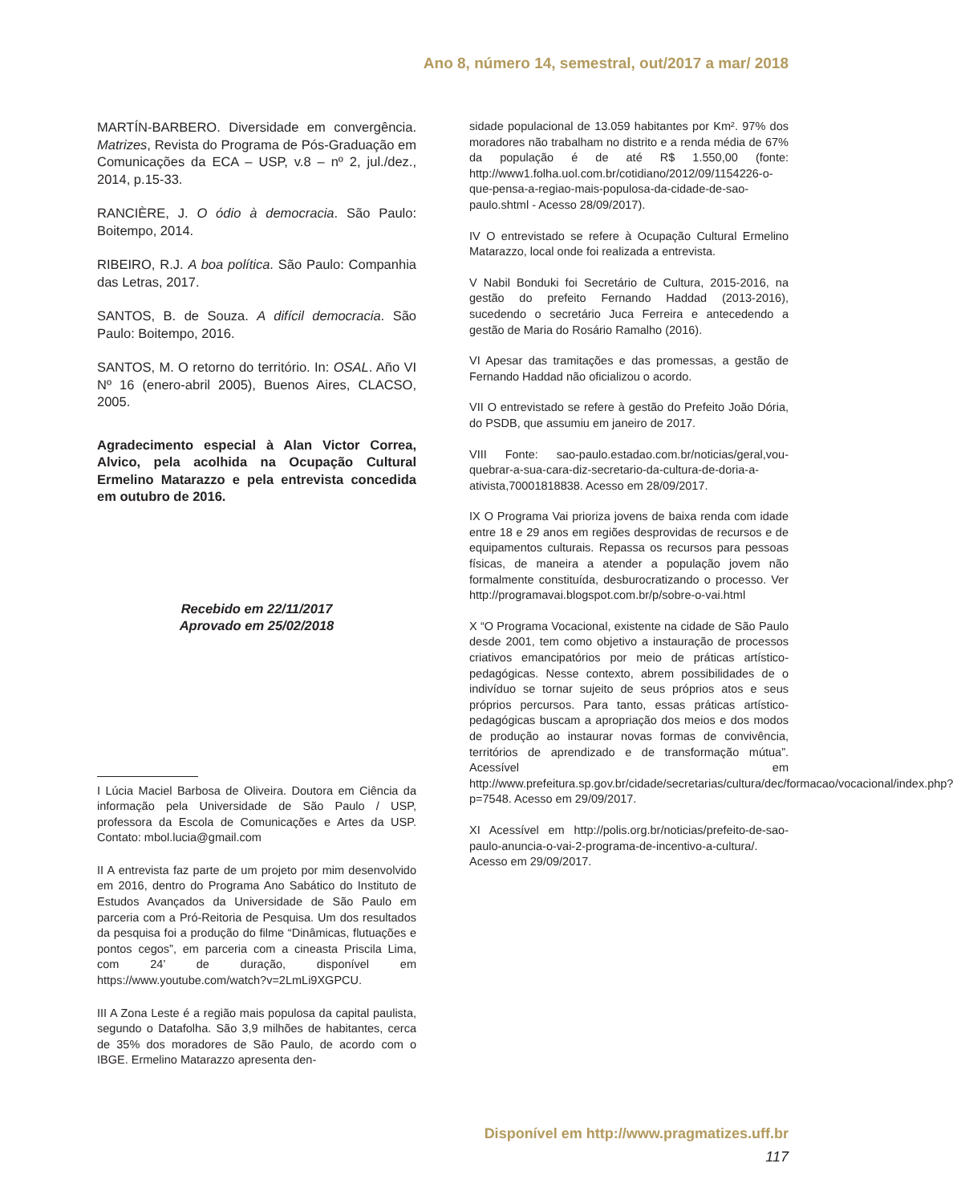Ano 8, número 14, semestral, out/2017 a mar/ 2018
MARTÍN-BARBERO. Diversidade em convergência. Matrizes, Revista do Programa de Pós-Graduação em Comunicações da ECA – USP, v.8 – nº 2, jul./dez., 2014, p.15-33.
RANCIÈRE, J. O ódio à democracia. São Paulo: Boitempo, 2014.
RIBEIRO, R.J. A boa política. São Paulo: Companhia das Letras, 2017.
SANTOS, B. de Souza. A difícil democracia. São Paulo: Boitempo, 2016.
SANTOS, M. O retorno do território. In: OSAL. Año VI Nº 16 (enero-abril 2005), Buenos Aires, CLACSO, 2005.
Agradecimento especial à Alan Victor Correa, Alvico, pela acolhida na Ocupação Cultural Ermelino Matarazzo e pela entrevista concedida em outubro de 2016.
Recebido em 22/11/2017
Aprovado em 25/02/2018
I Lúcia Maciel Barbosa de Oliveira. Doutora em Ciência da informação pela Universidade de São Paulo / USP, professora da Escola de Comunicações e Artes da USP. Contato: mbol.lucia@gmail.com
II A entrevista faz parte de um projeto por mim desenvolvido em 2016, dentro do Programa Ano Sabático do Instituto de Estudos Avançados da Universidade de São Paulo em parceria com a Pró-Reitoria de Pesquisa. Um dos resultados da pesquisa foi a produção do filme “Dinâmicas, flutuações e pontos cegos”, em parceria com a cineasta Priscila Lima, com 24’ de duração, disponível em https://www.youtube.com/watch?v=2LmLi9XGPCU.
III A Zona Leste é a região mais populosa da capital paulista, segundo o Datafolha. São 3,9 milhões de habitantes, cerca de 35% dos moradores de São Paulo, de acordo com o IBGE. Ermelino Matarazzo apresenta den-
sidade populacional de 13.059 habitantes por Km². 97% dos moradores não trabalham no distrito e a renda média de 67% da população é de até R$ 1.550,00 (fonte: http://www1.folha.uol.com.br/cotidiano/2012/09/1154226-o-que-pensa-a-regiao-mais-populosa-da-cidade-de-sao-paulo.shtml - Acesso 28/09/2017).
IV O entrevistado se refere à Ocupação Cultural Ermelino Matarazzo, local onde foi realizada a entrevista.
V Nabil Bonduki foi Secretário de Cultura, 2015-2016, na gestão do prefeito Fernando Haddad (2013-2016), sucedendo o secretário Juca Ferreira e antecedendo a gestão de Maria do Rosário Ramalho (2016).
VI Apesar das tramitações e das promessas, a gestão de Fernando Haddad não oficializou o acordo.
VII O entrevistado se refere à gestão do Prefeito João Dória, do PSDB, que assumiu em janeiro de 2017.
VIII Fonte: sao-paulo.estadao.com.br/noticias/geral,vou-quebrar-a-sua-cara-diz-secretario-da-cultura-de-doria-a-ativista,70001818838. Acesso em 28/09/2017.
IX O Programa Vai prioriza jovens de baixa renda com idade entre 18 e 29 anos em regiões desprovidas de recursos e de equipamentos culturais. Repassa os recursos para pessoas físicas, de maneira a atender a população jovem não formalmente constituída, desburocratizando o processo. Ver http://programavai.blogspot.com.br/p/sobre-o-vai.html
X “O Programa Vocacional, existente na cidade de São Paulo desde 2001, tem como objetivo a instauração de processos criativos emancipatórios por meio de práticas artístico-pedagógicas. Nesse contexto, abrem possibilidades de o indivíduo se tornar sujeito de seus próprios atos e seus próprios percursos. Para tanto, essas práticas artístico-pedagógicas buscam a apropriação dos meios e dos modos de produção ao instaurar novas formas de convivência, territórios de aprendizado e de transformação mútua”. Acessível em http://www.prefeitura.sp.gov.br/cidade/secretarias/cultura/dec/formacao/vocacional/index.php?p=7548. Acesso em 29/09/2017.
XI Acessível em http://polis.org.br/noticias/prefeito-de-sao-paulo-anuncia-o-vai-2-programa-de-incentivo-a-cultura/. Acesso em 29/09/2017.
Disponível em http://www.pragmatizes.uff.br
117